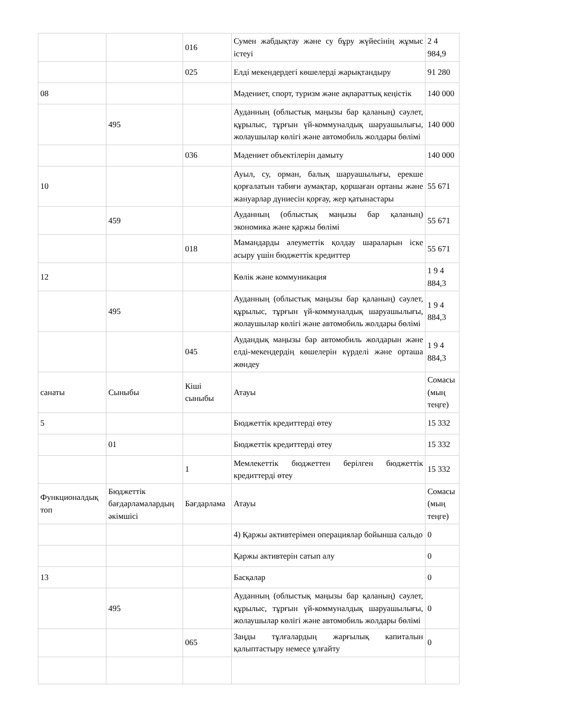| | | 016 | Сумен жабдықтау және су бұру жүйесінің жұмыс істеуі | 2 4 984,9 |
| | | 025 | Елді мекендердегі көшелерді жарықтандыру | 91 280 |
| 08 | | | Мәдениет, спорт, туризм және ақпараттық кеңістік | 140 000 |
| | 495 | | Ауданның (облыстық маңызы бар қаланың) сәулет, құрылыс, тұрғын үй-коммуналдық шаруашылығы, жолаушылар көлігі және автомобиль жолдары бөлімі | 140 000 |
| | | 036 | Мәдениет объектілерін дамыту | 140 000 |
| 10 | | | Ауыл, су, орман, балық шаруашылығы, ерекше қорғалатын табиғи аумақтар, қоршаған ортаны және жануарлар дүниесін қорғау, жер қатынастары | 55 671 |
| | 459 | | Ауданның (облыстық маңызы бар қаланың) экономика және қаржы бөлімі | 55 671 |
| | | 018 | Мамандарды әлеуметтік қолдау шараларын іске асыру үшін бюджеттік кредиттер | 55 671 |
| 12 | | | Көлік және коммуникация | 1 9 4 884,3 |
| | 495 | | Ауданның (облыстық маңызы бар қаланың) сәулет, құрылыс, тұрғын үй-коммуналдық шаруашылығы, жолаушылар көлігі және автомобиль жолдары бөлімі | 1 9 4 884,3 |
| | | 045 | Аудандық маңызы бар автомобиль жолдарын және елді-мекендердің көшелерін күрделі және орташа жөндеу | 1 9 4 884,3 |
| санаты | Сыныбы | Кіші сыныбы | Атауы | Сомасы (мың теңге) |
| 5 | | | Бюджеттік кредиттерді өтеу | 15 332 |
| | 01 | | Бюджеттік кредиттерді өтеу | 15 332 |
| | | 1 | Мемлекеттік бюджеттен берілген бюджеттік кредиттерді өтеу | 15 332 |
| Функционалдық топ | Бюджеттік бағдарламалардың әкімшісі | Бағдарлама | Атауы | Сомасы (мың теңге) |
| | | | 4) Қаржы активтерімен операциялар бойынша сальдо | 0 |
| | | | Қаржы активтерін сатып алу | 0 |
| 13 | | | Басқалар | 0 |
| | 495 | | Ауданның (облыстық маңызы бар қаланың) сәулет, құрылыс, тұрғын үй-коммуналдық шаруашылығы, жолаушылар көлігі және автомобиль жолдары бөлімі | 0 |
| | | 065 | Заңды тұлғалардың жарғылық капиталын қалыптастыру немесе ұлғайту | 0 |